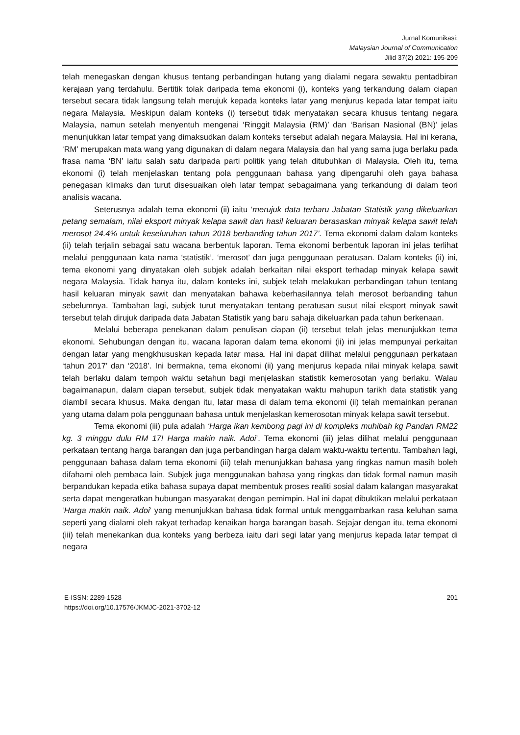Jurnal Komunikasi:
Malaysian Journal of Communication
Jilid 37(2) 2021: 195-209
telah menegaskan dengan khusus tentang perbandingan hutang yang dialami negara sewaktu pentadbiran kerajaan yang terdahulu. Bertitik tolak daripada tema ekonomi (i), konteks yang terkandung dalam ciapan tersebut secara tidak langsung telah merujuk kepada konteks latar yang menjurus kepada latar tempat iaitu negara Malaysia. Meskipun dalam konteks (i) tersebut tidak menyatakan secara khusus tentang negara Malaysia, namun setelah menyentuh mengenai ‘Ringgit Malaysia (RM)’ dan ‘Barisan Nasional (BN)’ jelas menunjukkan latar tempat yang dimaksudkan dalam konteks tersebut adalah negara Malaysia. Hal ini kerana, ‘RM’ merupakan mata wang yang digunakan di dalam negara Malaysia dan hal yang sama juga berlaku pada frasa nama ‘BN’ iaitu salah satu daripada parti politik yang telah ditubuhkan di Malaysia. Oleh itu, tema ekonomi (i) telah menjelaskan tentang pola penggunaan bahasa yang dipengaruhi oleh gaya bahasa penegasan klimaks dan turut disesuaikan oleh latar tempat sebagaimana yang terkandung di dalam teori analisis wacana.
Seterusnya adalah tema ekonomi (ii) iaitu ‘merujuk data terbaru Jabatan Statistik yang dikeluarkan petang semalam, nilai eksport minyak kelapa sawit dan hasil keluaran berasaskan minyak kelapa sawit telah merosot 24.4% untuk keseluruhan tahun 2018 berbanding tahun 2017’. Tema ekonomi dalam dalam konteks (ii) telah terjalin sebagai satu wacana berbentuk laporan. Tema ekonomi berbentuk laporan ini jelas terlihat melalui penggunaan kata nama ‘statistik’, ‘merosot’ dan juga penggunaan peratusan. Dalam konteks (ii) ini, tema ekonomi yang dinyatakan oleh subjek adalah berkaitan nilai eksport terhadap minyak kelapa sawit negara Malaysia. Tidak hanya itu, dalam konteks ini, subjek telah melakukan perbandingan tahun tentang hasil keluaran minyak sawit dan menyatakan bahawa keberhasilannya telah merosot berbanding tahun sebelumnya. Tambahan lagi, subjek turut menyatakan tentang peratusan susut nilai eksport minyak sawit tersebut telah dirujuk daripada data Jabatan Statistik yang baru sahaja dikeluarkan pada tahun berkenaan.
Melalui beberapa penekanan dalam penulisan ciapan (ii) tersebut telah jelas menunjukkan tema ekonomi. Sehubungan dengan itu, wacana laporan dalam tema ekonomi (ii) ini jelas mempunyai perkaitan dengan latar yang mengkhususkan kepada latar masa. Hal ini dapat dilihat melalui penggunaan perkataan ‘tahun 2017’ dan ‘2018’. Ini bermakna, tema ekonomi (ii) yang menjurus kepada nilai minyak kelapa sawit telah berlaku dalam tempoh waktu setahun bagi menjelaskan statistik kemerosotan yang berlaku. Walau bagaimanapun, dalam ciapan tersebut, subjek tidak menyatakan waktu mahupun tarikh data statistik yang diambil secara khusus. Maka dengan itu, latar masa di dalam tema ekonomi (ii) telah memainkan peranan yang utama dalam pola penggunaan bahasa untuk menjelaskan kemerosotan minyak kelapa sawit tersebut.
Tema ekonomi (iii) pula adalah ‘Harga ikan kembong pagi ini di kompleks muhibah kg Pandan RM22 kg. 3 minggu dulu RM 17! Harga makin naik. Adoi’. Tema ekonomi (iii) jelas dilihat melalui penggunaan perkataan tentang harga barangan dan juga perbandingan harga dalam waktu-waktu tertentu. Tambahan lagi, penggunaan bahasa dalam tema ekonomi (iii) telah menunjukkan bahasa yang ringkas namun masih boleh difahami oleh pembaca lain. Subjek juga menggunakan bahasa yang ringkas dan tidak formal namun masih berpandukan kepada etika bahasa supaya dapat membentuk proses realiti sosial dalam kalangan masyarakat serta dapat mengeratkan hubungan masyarakat dengan pemimpin. Hal ini dapat dibuktikan melalui perkataan ‘Harga makin naik. Adoi’ yang menunjukkan bahasa tidak formal untuk menggambarkan rasa keluhan sama seperti yang dialami oleh rakyat terhadap kenaikan harga barangan basah. Sejajar dengan itu, tema ekonomi (iii) telah menekankan dua konteks yang berbeza iaitu dari segi latar yang menjurus kepada latar tempat di negara
E-ISSN: 2289-1528
https://doi.org/10.17576/JKMJC-2021-3702-12
201